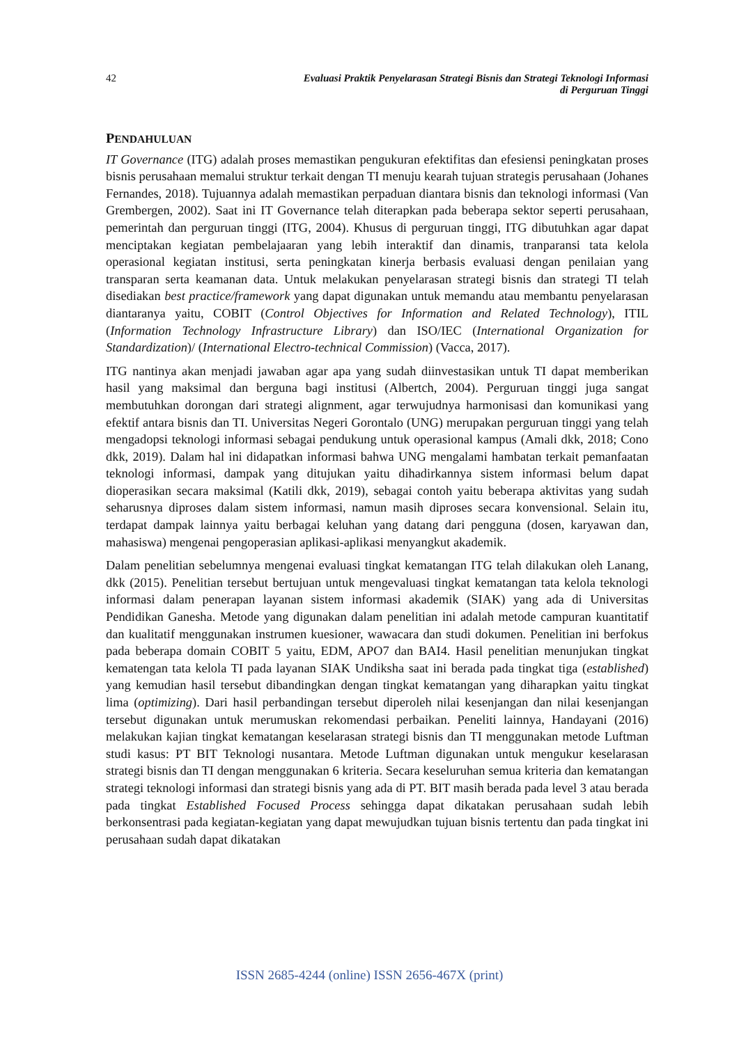42 Evaluasi Praktik Penyelarasan Strategi Bisnis dan Strategi Teknologi Informasi
di Perguruan Tinggi
PENDAHULUAN
IT Governance (ITG) adalah proses memastikan pengukuran efektifitas dan efesiensi peningkatan proses bisnis perusahaan memalui struktur terkait dengan TI menuju kearah tujuan strategis perusahaan (Johanes Fernandes, 2018). Tujuannya adalah memastikan perpaduan diantara bisnis dan teknologi informasi (Van Grembergen, 2002). Saat ini IT Governance telah diterapkan pada beberapa sektor seperti perusahaan, pemerintah dan perguruan tinggi (ITG, 2004). Khusus di perguruan tinggi, ITG dibutuhkan agar dapat menciptakan kegiatan pembelajaaran yang lebih interaktif dan dinamis, tranparansi tata kelola operasional kegiatan institusi, serta peningkatan kinerja berbasis evaluasi dengan penilaian yang transparan serta keamanan data. Untuk melakukan penyelarasan strategi bisnis dan strategi TI telah disediakan best practice/framework yang dapat digunakan untuk memandu atau membantu penyelarasan diantaranya yaitu, COBIT (Control Objectives for Information and Related Technology), ITIL (Information Technology Infrastructure Library) dan ISO/IEC (International Organization for Standardization)/ (International Electro-technical Commission) (Vacca, 2017).
ITG nantinya akan menjadi jawaban agar apa yang sudah diinvestasikan untuk TI dapat memberikan hasil yang maksimal dan berguna bagi institusi (Albertch, 2004). Perguruan tinggi juga sangat membutuhkan dorongan dari strategi alignment, agar terwujudnya harmonisasi dan komunikasi yang efektif antara bisnis dan TI. Universitas Negeri Gorontalo (UNG) merupakan perguruan tinggi yang telah mengadopsi teknologi informasi sebagai pendukung untuk operasional kampus (Amali dkk, 2018; Cono dkk, 2019). Dalam hal ini didapatkan informasi bahwa UNG mengalami hambatan terkait pemanfaatan teknologi informasi, dampak yang ditujukan yaitu dihadirkannya sistem informasi belum dapat dioperasikan secara maksimal (Katili dkk, 2019), sebagai contoh yaitu beberapa aktivitas yang sudah seharusnya diproses dalam sistem informasi, namun masih diproses secara konvensional. Selain itu, terdapat dampak lainnya yaitu berbagai keluhan yang datang dari pengguna (dosen, karyawan dan, mahasiswa) mengenai pengoperasian aplikasi-aplikasi menyangkut akademik.
Dalam penelitian sebelumnya mengenai evaluasi tingkat kematangan ITG telah dilakukan oleh Lanang, dkk (2015). Penelitian tersebut bertujuan untuk mengevaluasi tingkat kematangan tata kelola teknologi informasi dalam penerapan layanan sistem informasi akademik (SIAK) yang ada di Universitas Pendidikan Ganesha. Metode yang digunakan dalam penelitian ini adalah metode campuran kuantitatif dan kualitatif menggunakan instrumen kuesioner, wawacara dan studi dokumen. Penelitian ini berfokus pada beberapa domain COBIT 5 yaitu, EDM, APO7 dan BAI4. Hasil penelitian menunjukan tingkat kematengan tata kelola TI pada layanan SIAK Undiksha saat ini berada pada tingkat tiga (established) yang kemudian hasil tersebut dibandingkan dengan tingkat kematangan yang diharapkan yaitu tingkat lima (optimizing). Dari hasil perbandingan tersebut diperoleh nilai kesenjangan dan nilai kesenjangan tersebut digunakan untuk merumuskan rekomendasi perbaikan. Peneliti lainnya, Handayani (2016) melakukan kajian tingkat kematangan keselarasan strategi bisnis dan TI menggunakan metode Luftman studi kasus: PT BIT Teknologi nusantara. Metode Luftman digunakan untuk mengukur keselarasan strategi bisnis dan TI dengan menggunakan 6 kriteria. Secara keseluruhan semua kriteria dan kematangan strategi teknologi informasi dan strategi bisnis yang ada di PT. BIT masih berada pada level 3 atau berada pada tingkat Established Focused Process sehingga dapat dikatakan perusahaan sudah lebih berkonsentrasi pada kegiatan-kegiatan yang dapat mewujudkan tujuan bisnis tertentu dan pada tingkat ini perusahaan sudah dapat dikatakan
ISSN 2685-4244 (online) ISSN 2656-467X (print)